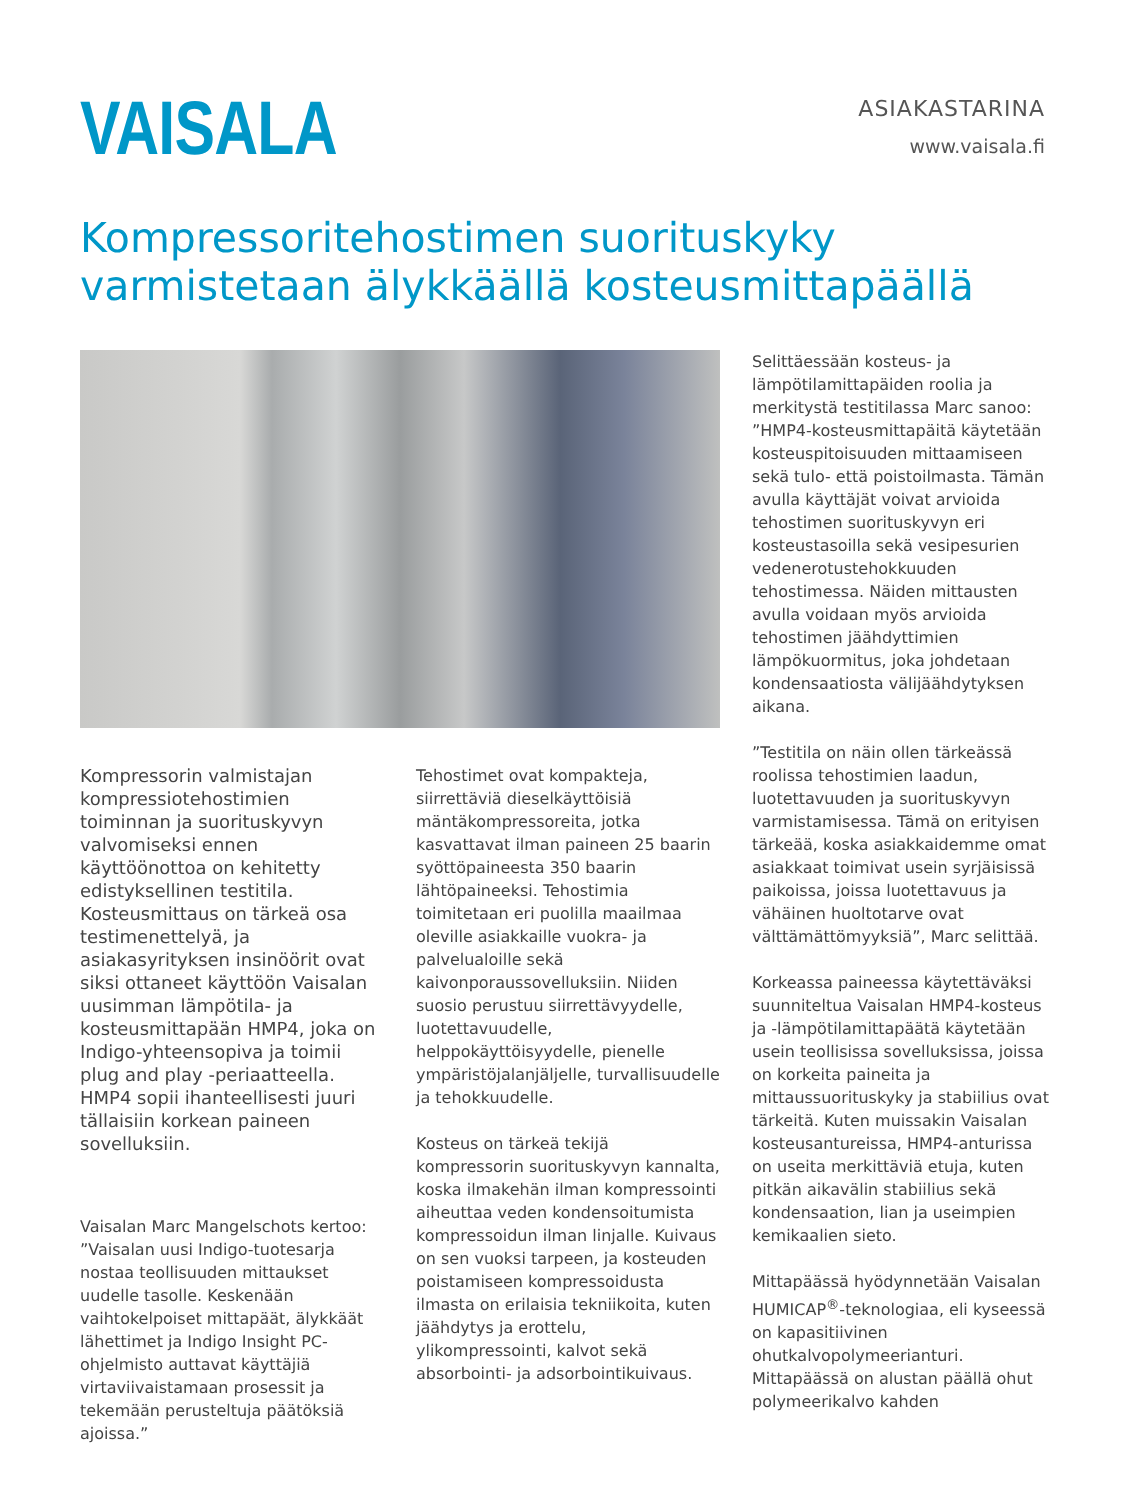VAISALA
ASIAKASTARINA
www.vaisala.fi
Kompressoritehostimen suorituskyky
varmistetaan älykkäällä kosteusmittapäällä
Kompressorin valmistajan kompressiotehostimien toiminnan ja suorituskyvyn valvomiseksi ennen käyttöönottoa on kehitetty edistyksellinen testitila. Kosteusmittaus on tärkeä osa testimenettelyä, ja asiakasyrityksen insinöörit ovat siksi ottaneet käyttöön Vaisalan uusimman lämpötila- ja kosteusmittapään HMP4, joka on Indigo-yhteensopiva ja toimii plug and play -periaatteella. HMP4 sopii ihanteellisesti juuri tällaisiin korkean paineen sovelluksiin.
Vaisalan Marc Mangelschots kertoo: ”Vaisalan uusi Indigo-tuotesarja nostaa teollisuuden mittaukset uudelle tasolle. Keskenään vaihtokelpoiset mittapäät, älykkäät lähettimet ja Indigo Insight PC-ohjelmisto auttavat käyttäjiä virtaviivaistamaan prosessit ja tekemään perusteltuja päätöksiä ajoissa.”
Tehostimet ovat kompakteja, siirrettäviä dieselkäyttöisiä mäntäkompressoreita, jotka kasvattavat ilman paineen 25 baarin syöttöpaineesta 350 baarin lähtöpaineeksi. Tehostimia toimitetaan eri puolilla maailmaa oleville asiakkaille vuokra- ja palvelualoille sekä kaivonporaussovelluksiin. Niiden suosio perustuu siirrettävyydelle, luotettavuudelle, helppokäyttöisyydelle, pienelle ympäristöjalanjäljelle, turvallisuudelle ja tehokkuudelle.
Kosteus on tärkeä tekijä kompressorin suorituskyvyn kannalta, koska ilmakehän ilman kompressointi aiheuttaa veden kondensoitumista kompressoidun ilman linjalle. Kuivaus on sen vuoksi tarpeen, ja kosteuden poistamiseen kompressoidusta ilmasta on erilaisia tekniikoita, kuten jäähdytys ja erottelu, ylikompressointi, kalvot sekä absorbointi- ja adsorbointikuivaus.
Selittäessään kosteus- ja lämpötilamittapäiden roolia ja merkitystä testitilassa Marc sanoo: ”HMP4-kosteusmittapäitä käytetään kosteuspitoisuuden mittaamiseen sekä tulo- että poistoilmasta. Tämän avulla käyttäjät voivat arvioida tehostimen suorituskyvyn eri kosteustasoilla sekä vesipesurien vedenerotustehokkuuden tehostimessa. Näiden mittausten avulla voidaan myös arvioida tehostimen jäähdyttimien lämpökuormitus, joka johdetaan kondensaatiosta välijäähdytyksen aikana.
”Testitila on näin ollen tärkeässä roolissa tehostimien laadun, luotettavuuden ja suorituskyvyn varmistamisessa. Tämä on erityisen tärkeää, koska asiakkaidemme omat asiakkaat toimivat usein syrjäisissä paikoissa, joissa luotettavuus ja vähäinen huoltotarve ovat välttämättömyyksiä”, Marc selittää.
Korkeassa paineessa käytettäväksi suunniteltua Vaisalan HMP4-kosteus ja -lämpötilamittapäätä käytetään usein teollisissa sovelluksissa, joissa on korkeita paineita ja mittaussuorituskyky ja stabiilius ovat tärkeitä. Kuten muissakin Vaisalan kosteusantureissa, HMP4-anturissa on useita merkittäviä etuja, kuten pitkän aikavälin stabiilius sekä kondensaation, lian ja useimpien kemikaalien sieto.
Mittapäässä hyödynnetään Vaisalan HUMICAP<sup>®</sup>-teknologiaa, eli kyseessä on kapasitiivinen ohutkalvopolymeerianturi. Mittapäässä on alustan päällä ohut polymeerikalvo kahden